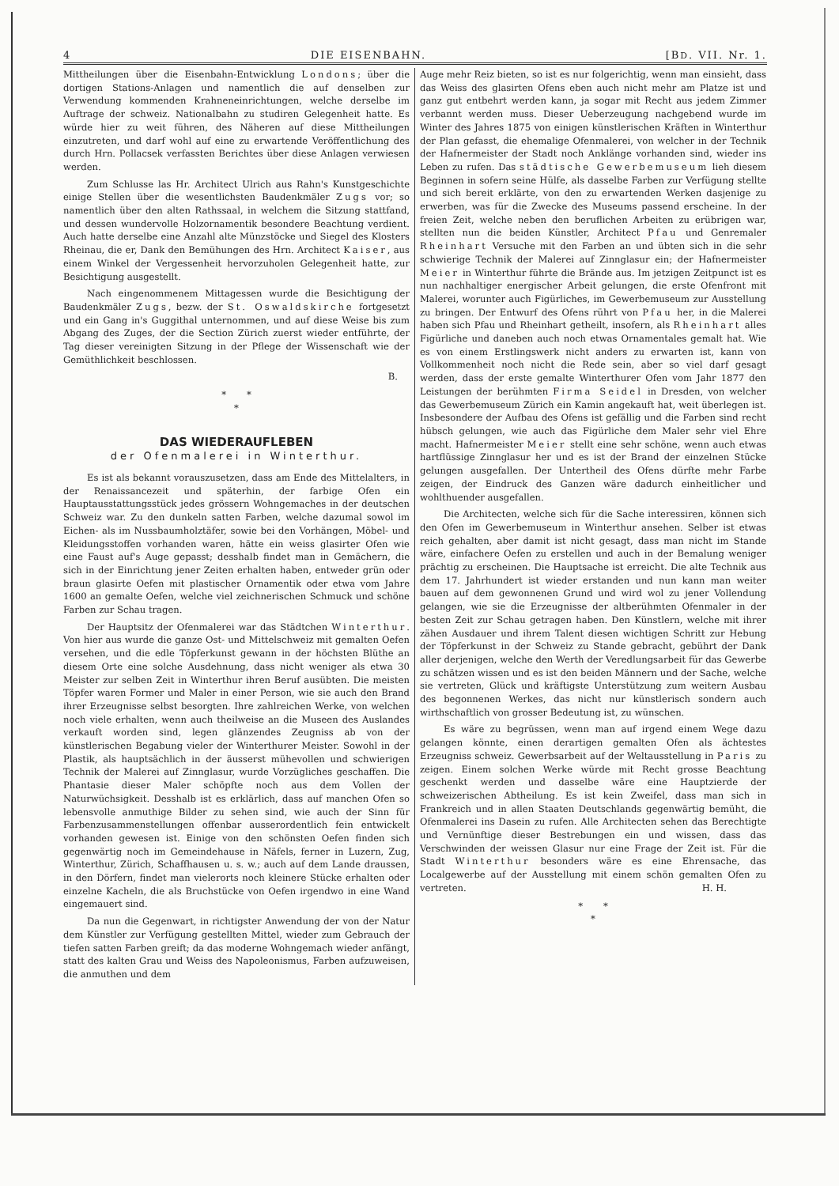4 DIE EISENBAHN. [BD. VII. Nr. 1.
Mittheilungen über die Eisenbahn-Entwicklung Londons; über die dortigen Stations-Anlagen und namentlich die auf denselben zur Verwendung kommenden Krahneneinrichtungen, welche derselbe im Auftrage der schweiz. Nationalbahn zu studiren Gelegenheit hatte. Es würde hier zu weit führen, des Näheren auf diese Mittheilungen einzutreten, und darf wohl auf eine zu erwartende Veröffentlichung des durch Hrn. Pollacsek verfassten Berichtes über diese Anlagen verwiesen werden.
Zum Schlusse las Hr. Architect Ulrich aus Rahn's Kunstgeschichte einige Stellen über die wesentlichsten Baudenkmäler Zugs vor; so namentlich über den alten Rathssaal, in welchem die Sitzung stattfand, und dessen wundervolle Holzornamentik besondere Beachtung verdient. Auch hatte derselbe eine Anzahl alte Münzstöcke und Siegel des Klosters Rheinau, die er, Dank den Bemühungen des Hrn. Architect Kaiser, aus einem Winkel der Vergessenheit hervorzuholen Gelegenheit hatte, zur Besichtigung ausgestellt.
Nach eingenommenem Mittagessen wurde die Besichtigung der Baudenkmäler Zugs, bezw. der St. Oswaldskirche fortgesetzt und ein Gang in's Guggithal unternommen, und auf diese Weise bis zum Abgang des Zuges, der die Section Zürich zuerst wieder entführte, der Tag dieser vereinigten Sitzung in der Pflege der Wissenschaft wie der Gemüthlichkeit beschlossen.
B.
* *
*
DAS WIEDERAUFLEBEN
der Ofenmalerei in Winterthur.
Es ist als bekannt vorauszusetzen, dass am Ende des Mittelalters, in der Renaissancezeit und späterhin, der farbige Ofen ein Hauptausstattungsstück jedes grössern Wohngemaches in der deutschen Schweiz war. Zu den dunkeln satten Farben, welche dazumal sowol im Eichen- als im Nussbaumholztäfer, sowie bei den Vorhängen, Möbel- und Kleidungsstoffen vorhanden waren, hätte ein weiss glasirter Ofen wie eine Faust auf's Auge gepasst; desshalb findet man in Gemächern, die sich in der Einrichtung jener Zeiten erhalten haben, entweder grün oder braun glasirte Oefen mit plastischer Ornamentik oder etwa vom Jahre 1600 an gemalte Oefen, welche viel zeichnerischen Schmuck und schöne Farben zur Schau tragen.
Der Hauptsitz der Ofenmalerei war das Städtchen Winterthur. Von hier aus wurde die ganze Ost- und Mittelschweiz mit gemalten Oefen versehen, und die edle Töpferkunst gewann in der höchsten Blüthe an diesem Orte eine solche Ausdehnung, dass nicht weniger als etwa 30 Meister zur selben Zeit in Winterthur ihren Beruf ausübten. Die meisten Töpfer waren Former und Maler in einer Person, wie sie auch den Brand ihrer Erzeugnisse selbst besorgten. Ihre zahlreichen Werke, von welchen noch viele erhalten, wenn auch theilweise an die Museen des Auslandes verkauft worden sind, legen glänzendes Zeugniss ab von der künstlerischen Begabung vieler der Winterthurer Meister. Sowohl in der Plastik, als hauptsächlich in der äusserst mühevollen und schwierigen Technik der Malerei auf Zinnglasur, wurde Vorzügliches geschaffen. Die Phantasie dieser Maler schöpfte noch aus dem Vollen der Naturwüchsigkeit. Desshalb ist es erklärlich, dass auf manchen Ofen so lebensvolle anmuthige Bilder zu sehen sind, wie auch der Sinn für Farbenzusammenstellungen offenbar ausserordentlich fein entwickelt vorhanden gewesen ist. Einige von den schönsten Oefen finden sich gegenwärtig noch im Gemeindehause in Näfels, ferner in Luzern, Zug, Winterthur, Zürich, Schaffhausen u. s. w.; auch auf dem Lande draussen, in den Dörfern, findet man vielerorts noch kleinere Stücke erhalten oder einzelne Kacheln, die als Bruchstücke von Oefen irgendwo in eine Wand eingemauert sind.
Da nun die Gegenwart, in richtigster Anwendung der von der Natur dem Künstler zur Verfügung gestellten Mittel, wieder zum Gebrauch der tiefen satten Farben greift; da das moderne Wohngemach wieder anfängt, statt des kalten Grau und Weiss des Napoleonismus, Farben aufzuweisen, die anmuthen und dem
Auge mehr Reiz bieten, so ist es nur folgerichtig, wenn man einsieht, dass das Weiss des glasirten Ofens eben auch nicht mehr am Platze ist und ganz gut entbehrt werden kann, ja sogar mit Recht aus jedem Zimmer verbannt werden muss. Dieser Ueberzeugung nachgebend wurde im Winter des Jahres 1875 von einigen künstlerischen Kräften in Winterthur der Plan gefasst, die ehemalige Ofenmalerei, von welcher in der Technik der Hafnermeister der Stadt noch Anklänge vorhanden sind, wieder ins Leben zu rufen. Das städtische Gewerbemuseum lieh diesem Beginnen in sofern seine Hülfe, als dasselbe Farben zur Verfügung stellte und sich bereit erklärte, von den zu erwartenden Werken dasjenige zu erwerben, was für die Zwecke des Museums passend erscheine. In der freien Zeit, welche neben den beruflichen Arbeiten zu erübrigen war, stellten nun die beiden Künstler, Architect Pfau und Genremaler Rheinhart Versuche mit den Farben an und übten sich in die sehr schwierige Technik der Malerei auf Zinnglasur ein; der Hafnermeister Meier in Winterthur führte die Brände aus. Im jetzigen Zeitpunct ist es nun nachhaltiger energischer Arbeit gelungen, die erste Ofenfront mit Malerei, worunter auch Figürliches, im Gewerbemuseum zur Ausstellung zu bringen. Der Entwurf des Ofens rührt von Pfau her, in die Malerei haben sich Pfau und Rheinhart getheilt, insofern, als Rheinhart alles Figürliche und daneben auch noch etwas Ornamentales gemalt hat. Wie es von einem Erstlingswerk nicht anders zu erwarten ist, kann von Vollkommenheit noch nicht die Rede sein, aber so viel darf gesagt werden, dass der erste gemalte Winterthurer Ofen vom Jahr 1877 den Leistungen der berühmten Firma Seidel in Dresden, von welcher das Gewerbemuseum Zürich ein Kamin angekauft hat, weit überlegen ist. Insbesondere der Aufbau des Ofens ist gefällig und die Farben sind recht hübsch gelungen, wie auch das Figürliche dem Maler sehr viel Ehre macht. Hafnermeister Meier stellt eine sehr schöne, wenn auch etwas hartflüssige Zinnglasur her und es ist der Brand der einzelnen Stücke gelungen ausgefallen. Der Untertheil des Ofens dürfte mehr Farbe zeigen, der Eindruck des Ganzen wäre dadurch einheitlicher und wohlthuender ausgefallen.
Die Architecten, welche sich für die Sache interessiren, können sich den Ofen im Gewerbemuseum in Winterthur ansehen. Selber ist etwas reich gehalten, aber damit ist nicht gesagt, dass man nicht im Stande wäre, einfachere Oefen zu erstellen und auch in der Bemalung weniger prächtig zu erscheinen. Die Hauptsache ist erreicht. Die alte Technik aus dem 17. Jahrhundert ist wieder erstanden und nun kann man weiter bauen auf dem gewonnenen Grund und wird wol zu jener Vollendung gelangen, wie sie die Erzeugnisse der altberühmten Ofenmaler in der besten Zeit zur Schau getragen haben. Den Künstlern, welche mit ihrer zähen Ausdauer und ihrem Talent diesen wichtigen Schritt zur Hebung der Töpferkunst in der Schweiz zu Stande gebracht, gebührt der Dank aller derjenigen, welche den Werth der Veredlungsarbeit für das Gewerbe zu schätzen wissen und es ist den beiden Männern und der Sache, welche sie vertreten, Glück und kräftigste Unterstützung zum weitern Ausbau des begonnenen Werkes, das nicht nur künstlerisch sondern auch wirthschaftlich von grosser Bedeutung ist, zu wünschen.
Es wäre zu begrüssen, wenn man auf irgend einem Wege dazu gelangen könnte, einen derartigen gemalten Ofen als ächtestes Erzeugniss schweiz. Gewerbsarbeit auf der Weltausstellung in Paris zu zeigen. Einem solchen Werke würde mit Recht grosse Beachtung geschenkt werden und dasselbe wäre eine Hauptzierde der schweizerischen Abtheilung. Es ist kein Zweifel, dass man sich in Frankreich und in allen Staaten Deutschlands gegenwärtig bemüht, die Ofenmalerei ins Dasein zu rufen. Alle Architecten sehen das Berechtigte und Vernünftige dieser Bestrebungen ein und wissen, dass das Verschwinden der weissen Glasur nur eine Frage der Zeit ist. Für die Stadt Winterthur besonders wäre es eine Ehrensache, das Localgewerbe auf der Ausstellung mit einem schön gemalten Ofen zu vertreten. H. H.
* *
*